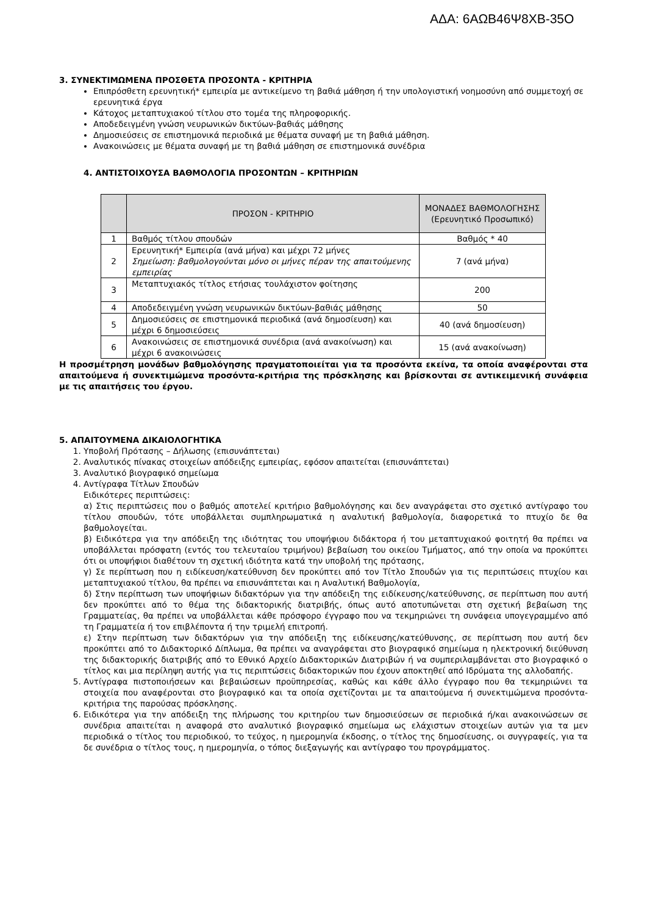ΑΔΑ: 6ΑΩΒ46Ψ8ΧΒ-35Ο
3. ΣΥΝΕΚΤΙΜΩΜΕΝΑ ΠΡΟΣΘΕΤΑ ΠΡΟΣΟΝΤΑ - ΚΡΙΤΗΡΙΑ
Επιπρόσθετη ερευνητική* εμπειρία με αντικείμενο τη βαθιά μάθηση ή την υπολογιστική νοημοσύνη από συμμετοχή σε ερευνητικά έργα
Κάτοχος μεταπτυχιακού τίτλου στο τομέα της πληροφορικής.
Αποδεδειγμένη γνώση νευρωνικών δικτύων-βαθιάς μάθησης
Δημοσιεύσεις σε επιστημονικά περιοδικά με θέματα συναφή με τη βαθιά μάθηση.
Ανακοινώσεις με θέματα συναφή με τη βαθιά μάθηση σε επιστημονικά συνέδρια
4. ΑΝΤΙΣΤΟΙΧΟΥΣΑ ΒΑΘΜΟΛΟΓΙΑ ΠΡΟΣΟΝΤΩΝ – ΚΡΙΤΗΡΙΩΝ
| | ΠΡΟΣΟΝ - ΚΡΙΤΗΡΙΟ | ΜΟΝΑΔΕΣ ΒΑΘΜΟΛΟΓΗΣΗΣ (Ερευνητικό Προσωπικό) |
| --- | --- | --- |
| 1 | Βαθμός τίτλου σπουδών | Βαθμός * 40 |
| 2 | Ερευνητική* Εμπειρία (ανά μήνα) και μέχρι 72 μήνες Σημείωση: βαθμολογούνται μόνο οι μήνες πέραν της απαιτούμενης εμπειρίας | 7 (ανά μήνα) |
| 3 | Μεταπτυχιακός τίτλος ετήσιας τουλάχιστον φοίτησης | 200 |
| 4 | Αποδεδειγμένη γνώση νευρωνικών δικτύων-βαθιάς μάθησης | 50 |
| 5 | Δημοσιεύσεις σε επιστημονικά περιοδικά (ανά δημοσίευση) και μέχρι 6 δημοσιεύσεις | 40 (ανά δημοσίευση) |
| 6 | Ανακοινώσεις σε επιστημονικά συνέδρια (ανά ανακοίνωση) και μέχρι 6 ανακοινώσεις | 15 (ανά ανακοίνωση) |
Η προσμέτρηση μονάδων βαθμολόγησης πραγματοποιείται για τα προσόντα εκείνα, τα οποία αναφέρονται στα απαιτούμενα ή συνεκτιμώμενα προσόντα-κριτήρια της πρόσκλησης και βρίσκονται σε αντικειμενική συνάφεια με τις απαιτήσεις του έργου.
5. ΑΠΑΙΤΟΥΜΕΝΑ ΔΙΚΑΙΟΛΟΓΗΤΙΚΑ
1. Υποβολή Πρότασης – Δήλωσης (επισυνάπτεται)
2. Αναλυτικός πίνακας στοιχείων απόδειξης εμπειρίας, εφόσον απαιτείται (επισυνάπτεται)
3. Αναλυτικό βιογραφικό σημείωμα
4. Αντίγραφα Τίτλων Σπουδών
Ειδικότερες περιπτώσεις:
α) Στις περιπτώσεις που ο βαθμός αποτελεί κριτήριο βαθμολόγησης και δεν αναγράφεται στο σχετικό αντίγραφο του τίτλου σπουδών, τότε υποβάλλεται συμπληρωματικά η αναλυτική βαθμολογία, διαφορετικά το πτυχίο δε θα βαθμολογείται.
β) Ειδικότερα για την απόδειξη της ιδιότητας του υποψήφιου διδάκτορα ή του μεταπτυχιακού φοιτητή θα πρέπει να υποβάλλεται πρόσφατη (εντός του τελευταίου τριμήνου) βεβαίωση του οικείου Τμήματος, από την οποία να προκύπτει ότι οι υποψήφιοι διαθέτουν τη σχετική ιδιότητα κατά την υποβολή της πρότασης,
γ) Σε περίπτωση που η ειδίκευση/κατεύθυνση δεν προκύπτει από τον Τίτλο Σπουδών για τις περιπτώσεις πτυχίου και μεταπτυχιακού τίτλου, θα πρέπει να επισυνάπτεται και η Αναλυτική Βαθμολογία,
δ) Στην περίπτωση των υποψήφιων διδακτόρων για την απόδειξη της ειδίκευσης/κατεύθυνσης, σε περίπτωση που αυτή δεν προκύπτει από το θέμα της διδακτορικής διατριβής, όπως αυτό αποτυπώνεται στη σχετική βεβαίωση της Γραμματείας, θα πρέπει να υποβάλλεται κάθε πρόσφορο έγγραφο που να τεκμηριώνει τη συνάφεια υπογεγραμμένο από τη Γραμματεία ή τον επιβλέποντα ή την τριμελή επιτροπή.
ε) Στην περίπτωση των διδακτόρων για την απόδειξη της ειδίκευσης/κατεύθυνσης, σε περίπτωση που αυτή δεν προκύπτει από το Διδακτορικό Δίπλωμα, θα πρέπει να αναγράφεται στο βιογραφικό σημείωμα η ηλεκτρονική διεύθυνση της διδακτορικής διατριβής από το Εθνικό Αρχείο Διδακτορικών Διατριβών ή να συμπεριλαμβάνεται στο βιογραφικό ο τίτλος και μια περίληψη αυτής για τις περιπτώσεις διδακτορικών που έχουν αποκτηθεί από Ιδρύματα της αλλοδαπής.
5. Αντίγραφα πιστοποιήσεων και βεβαιώσεων προϋπηρεσίας, καθώς και κάθε άλλο έγγραφο που θα τεκμηριώνει τα στοιχεία που αναφέρονται στο βιογραφικό και τα οποία σχετίζονται με τα απαιτούμενα ή συνεκτιμώμενα προσόντα-κριτήρια της παρούσας πρόσκλησης.
6. Ειδικότερα για την απόδειξη της πλήρωσης του κριτηρίου των δημοσιεύσεων σε περιοδικά ή/και ανακοινώσεων σε συνέδρια απαιτείται η αναφορά στο αναλυτικό βιογραφικό σημείωμα ως ελάχιστων στοιχείων αυτών για τα μεν περιοδικά ο τίτλος του περιοδικού, το τεύχος, η ημερομηνία έκδοσης, ο τίτλος της δημοσίευσης, οι συγγραφείς, για τα δε συνέδρια ο τίτλος τους, η ημερομηνία, ο τόπος διεξαγωγής και αντίγραφο του προγράμματος.